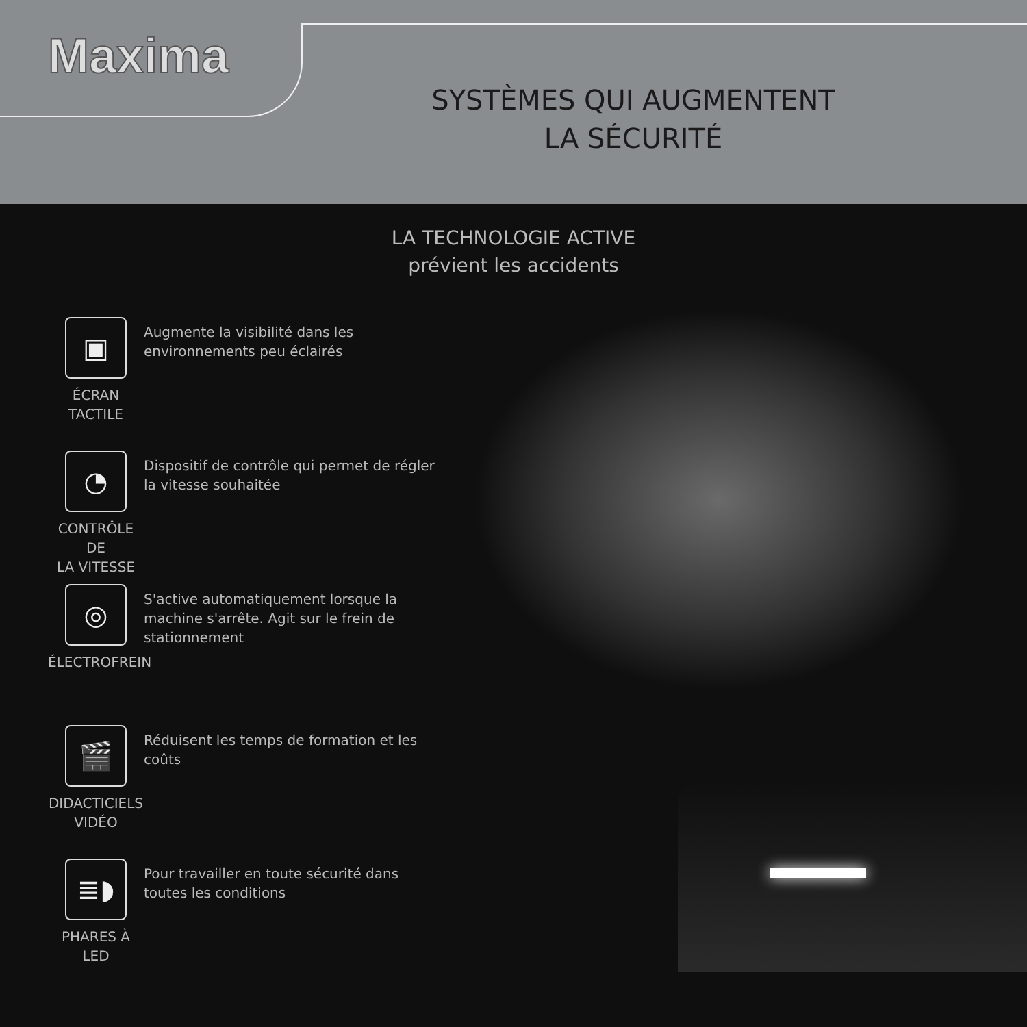Maxima
SYSTÈMES QUI AUGMENTENT
LA SÉCURITÉ
LA TECHNOLOGIE ACTIVE
prévient les accidents
▣
ÉCRAN
TACTILE
Augmente la visibilité dans les environnements peu éclairés
◔
CONTRÔLE DE
LA VITESSE
Dispositif de contrôle qui permet de régler la vitesse souhaitée
◎
ÉLECTROFREIN
S'active automatiquement lorsque la machine s'arrête. Agit sur le frein de stationnement
🎬
DIDACTICIELS
VIDÉO
Réduisent les temps de formation et les coûts
≣◗
PHARES À LED
Pour travailler en toute sécurité dans toutes les conditions